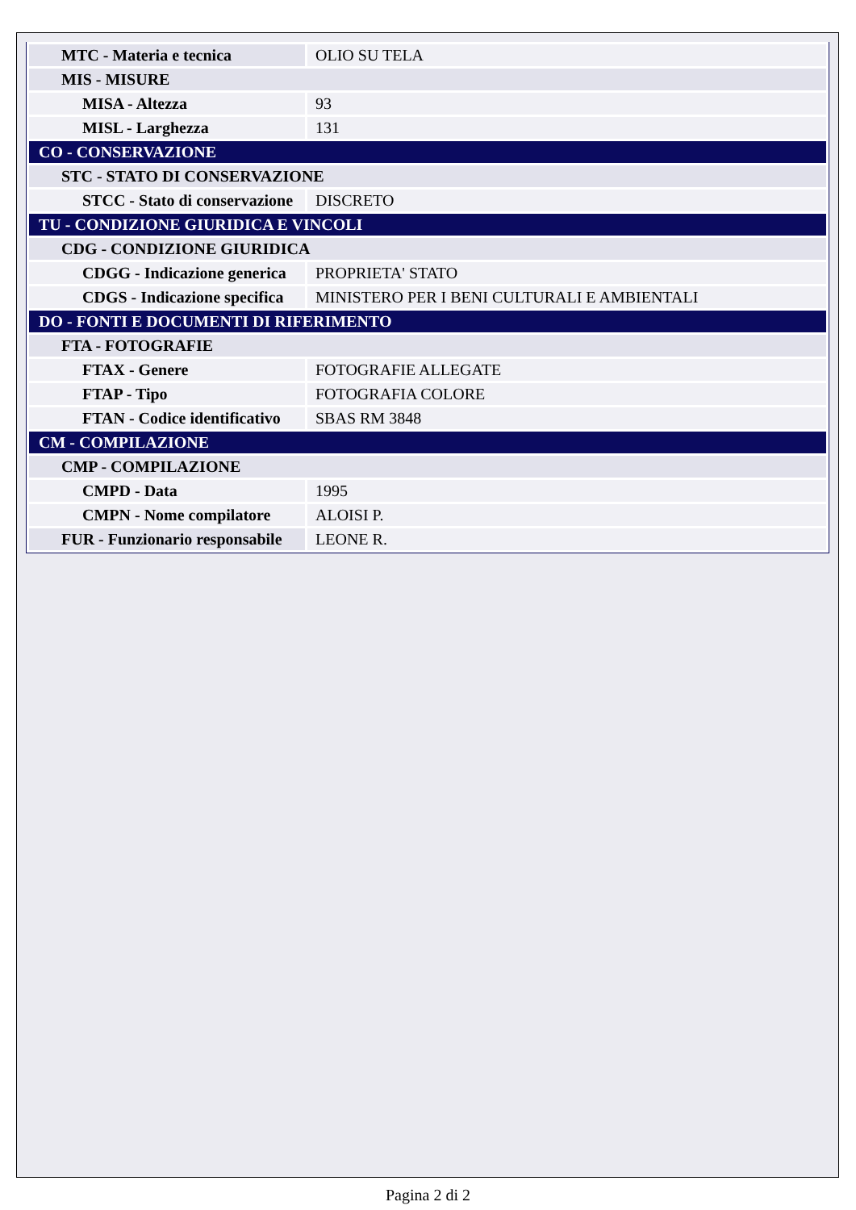| MTC - Materia e tecnica | OLIO SU TELA |
| MIS - MISURE | |
| MISA - Altezza | 93 |
| MISL - Larghezza | 131 |
| CO - CONSERVAZIONE | |
| STC - STATO DI CONSERVAZIONE | |
| STCC - Stato di conservazione | DISCRETO |
| TU - CONDIZIONE GIURIDICA E VINCOLI | |
| CDG - CONDIZIONE GIURIDICA | |
| CDGG - Indicazione generica | PROPRIETA' STATO |
| CDGS - Indicazione specifica | MINISTERO PER I BENI CULTURALI E AMBIENTALI |
| DO - FONTI E DOCUMENTI DI RIFERIMENTO | |
| FTA - FOTOGRAFIE | |
| FTAX - Genere | FOTOGRAFIE ALLEGATE |
| FTAP - Tipo | FOTOGRAFIA COLORE |
| FTAN - Codice identificativo | SBAS RM 3848 |
| CM - COMPILAZIONE | |
| CMP - COMPILAZIONE | |
| CMPD - Data | 1995 |
| CMPN - Nome compilatore | ALOISI P. |
| FUR - Funzionario responsabile | LEONE R. |
Pagina 2 di 2